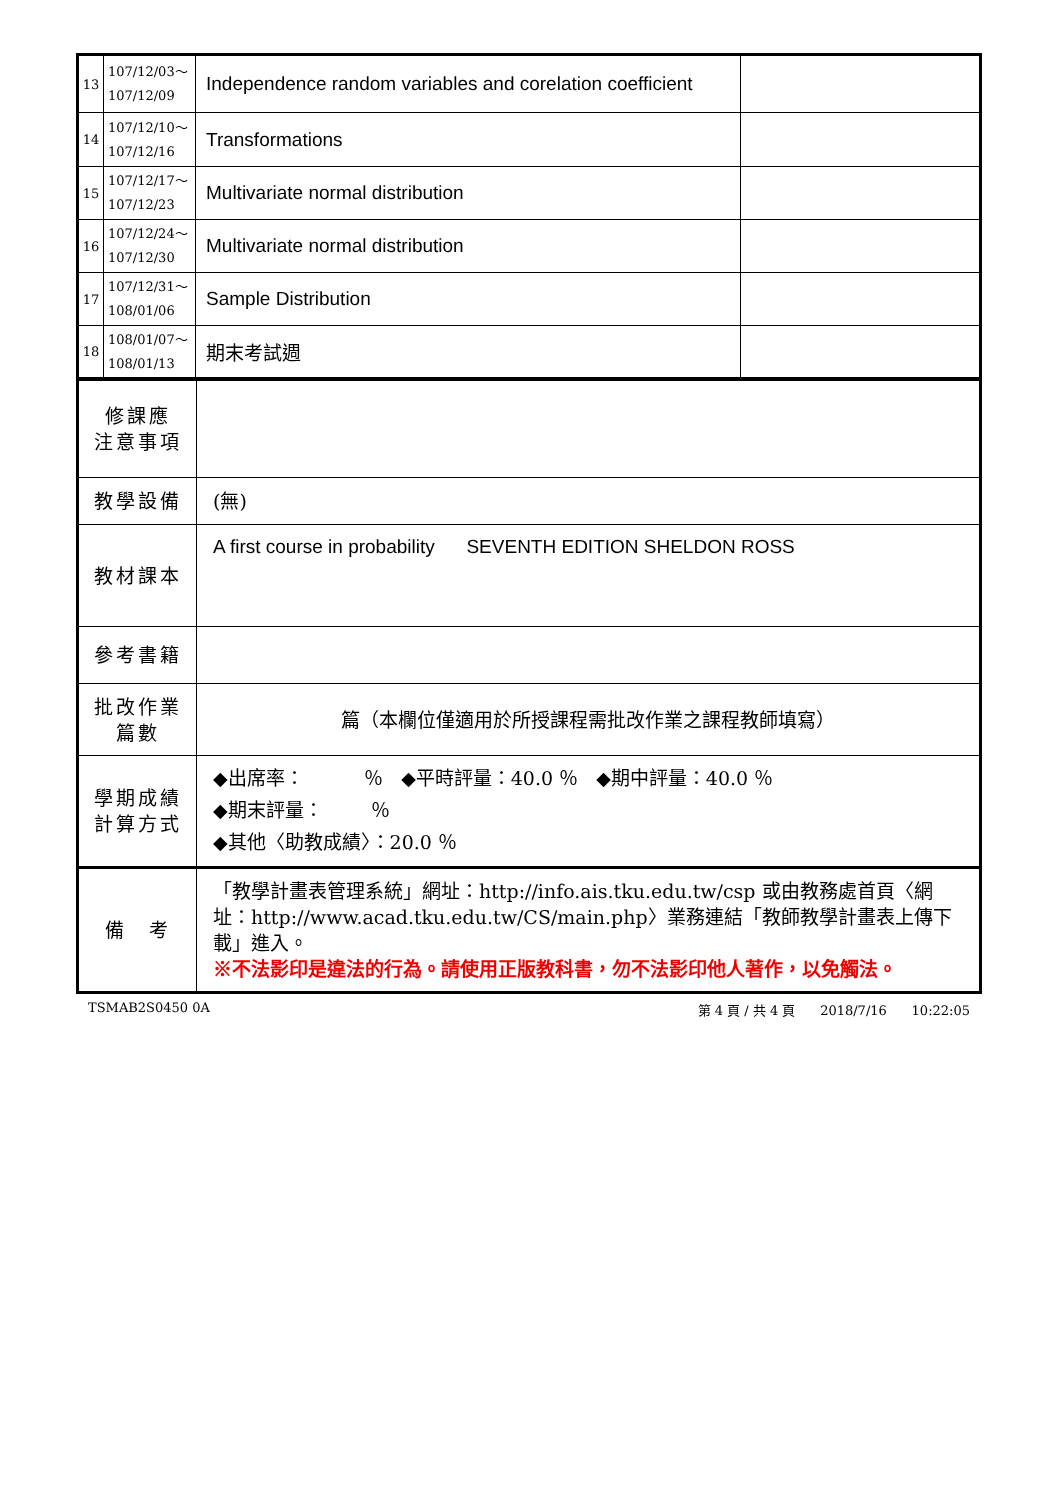| 13 | 107/12/03～ 107/12/09 | Independence random variables and corelation coefficient | |
| 14 | 107/12/10～ 107/12/16 | Transformations | |
| 15 | 107/12/17～ 107/12/23 | Multivariate normal distribution | |
| 16 | 107/12/24～ 107/12/30 | Multivariate normal distribution | |
| 17 | 107/12/31～ 108/01/06 | Sample Distribution | |
| 18 | 108/01/07～ 108/01/13 | 期末考試週 | |
| 修課應 注意事項 | |
| 教學設備 | (無) |
| 教材課本 | A first course in probability SEVENTH EDITION SHELDON ROSS |
| 參考書籍 | |
| 批改作業 篇數 | 篇（本欄位僅適用於所授課程需批改作業之課程教師填寫） |
| 學期成績 計算方式 | ◆出席率： ％ ◆平時評量：40.0 ％ ◆期中評量：40.0 ％ ◆期末評量： ％ ◆其他〈助教成績〉：20.0 ％ |
| 備 考 | 「教學計畫表管理系統」網址： http://info.ais.tku.edu.tw/csp 或由教務處首頁〈網址： http://www.acad.tku.edu.tw/CS/main.php 〉業務連結「教師教學計畫表上傳下載」進入。 ※不法影印是違法的行為。請使用正版教科書，勿不法影印他人著作，以免觸法。 |
TSMAB2S0450 0A 第 4 頁 / 共 4 頁 2018/7/16 10:22:05